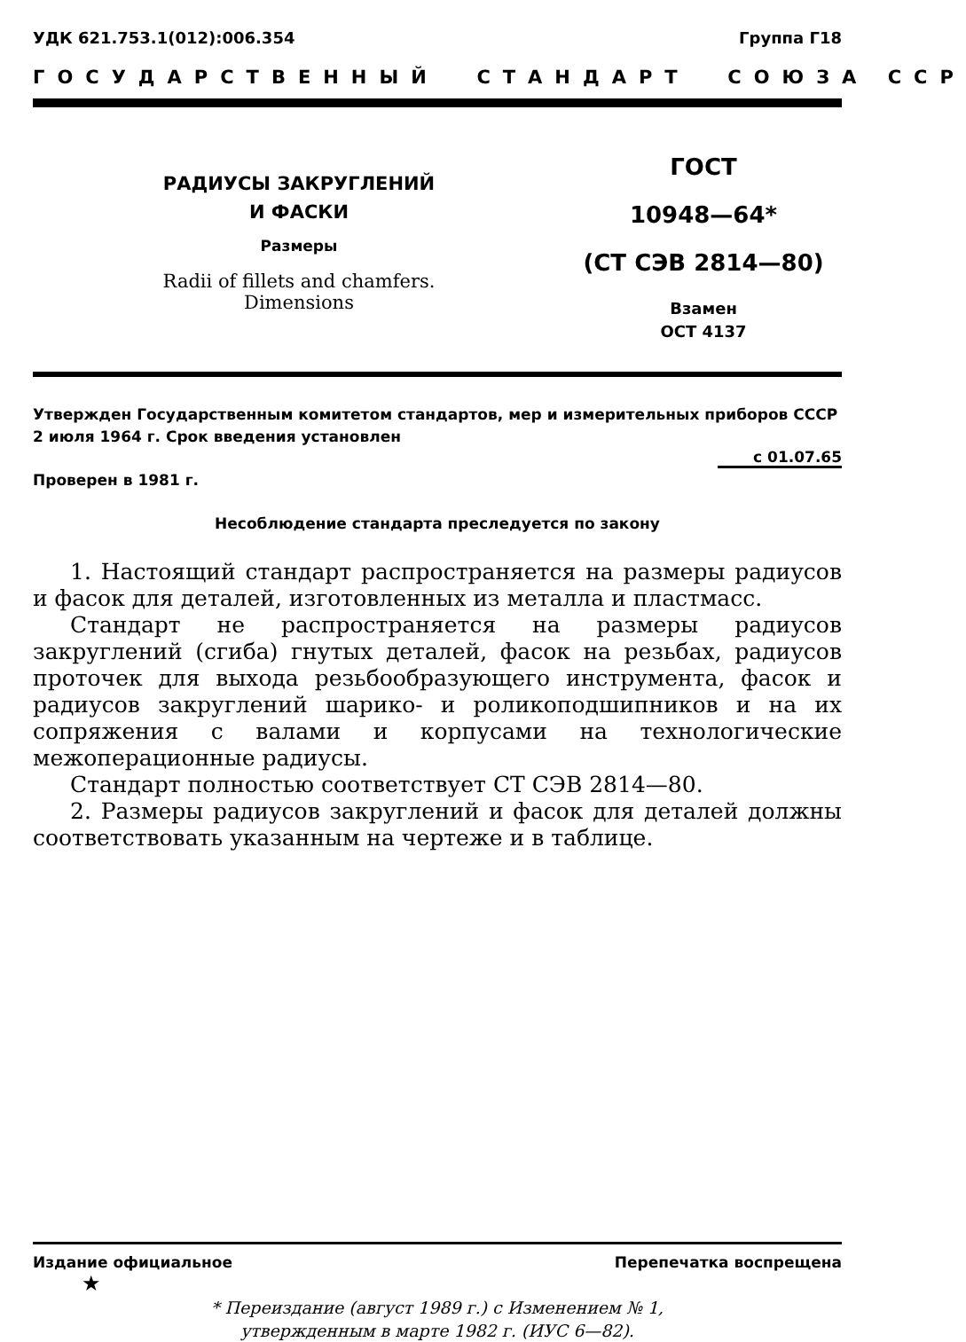УДК 621.753.1(012):006.354 Группа Г18
ГОСУДАРСТВЕННЫЙ СТАНДАРТ СОЮЗА ССР
РАДИУСЫ ЗАКРУГЛЕНИЙ
И ФАСКИ
Размеры
Radii of fillets and chamfers.
Dimensions
ГОСТ
10948—64*
(СТ СЭВ 2814—80)
Взамен
ОСТ 4137
Утвержден Государственным комитетом стандартов, мер и измерительных приборов СССР 2 июля 1964 г. Срок введения установлен
с 01.07.65
Проверен в 1981 г.
Несоблюдение стандарта преследуется по закону
1. Настоящий стандарт распространяется на размеры радиусов и фасок для деталей, изготовленных из металла и пластмасс.
Стандарт не распространяется на размеры радиусов закруглений (сгиба) гнутых деталей, фасок на резьбах, радиусов проточек для выхода резьбообразующего инструмента, фасок и радиусов закруглений шарико- и роликоподшипников и на их сопряжения с валами и корпусами на технологические межоперационные радиусы.
Стандарт полностью соответствует СТ СЭВ 2814—80.
2. Размеры радиусов закруглений и фасок для деталей должны соответствовать указанным на чертеже и в таблице.
Издание официальное Перепечатка воспрещена
★
* Переиздание (август 1989 г.) с Изменением № 1,
утвержденным в марте 1982 г. (ИУС 6—82).